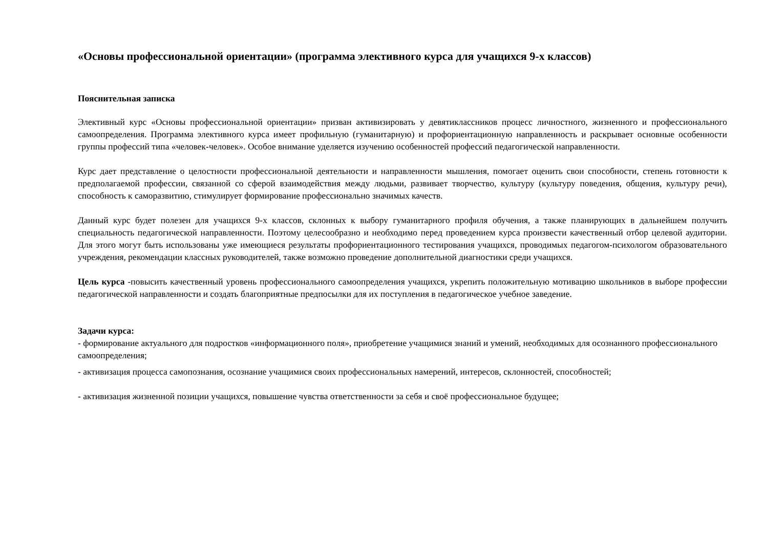«Основы профессиональной ориентации» (программа элективного курса для учащихся 9-х классов)
Пояснительная записка
Элективный курс «Основы профессиональной ориентации» призван активизировать у девятиклассников процесс личностного, жизненного и профессионального самоопределения. Программа элективного курса имеет профильную (гуманитарную) и профориентационную направленность и раскрывает основные особенности группы профессий типа «человек-человек». Особое внимание уделяется изучению особенностей профессий педагогической направленности.
Курс дает представление о целостности профессиональной деятельности и направленности мышления, помогает оценить свои способности, степень готовности к предполагаемой профессии, связанной со сферой взаимодействия между людьми, развивает творчество, культуру (культуру поведения, общения, культуру речи), способность к саморазвитию, стимулирует формирование профессионально значимых качеств.
Данный курс будет полезен для учащихся 9-х классов, склонных к выбору гуманитарного профиля обучения, а также планирующих в дальнейшем получить специальность педагогической направленности. Поэтому целесообразно и необходимо перед проведением курса произвести качественный отбор целевой аудитории. Для этого могут быть использованы уже имеющиеся результаты профориентационного тестирования учащихся, проводимых педагогом-психологом образовательного учреждения, рекомендации классных руководителей, также возможно проведение дополнительной диагностики среди учащихся.
Цель курса -повысить качественный уровень профессионального самоопределения учащихся, укрепить положительную мотивацию школьников в выборе профессии педагогической направленности и создать благоприятные предпосылки для их поступления в педагогическое учебное заведение.
Задачи курса:
- формирование актуального для подростков «информационного поля», приобретение учащимися знаний и умений, необходимых для осознанного профессионального самоопределения;
- активизация процесса самопознания, осознание учащимися своих профессиональных намерений, интересов, склонностей, способностей;
- активизация жизненной позиции учащихся, повышение чувства ответственности за себя и своё профессиональное будущее;